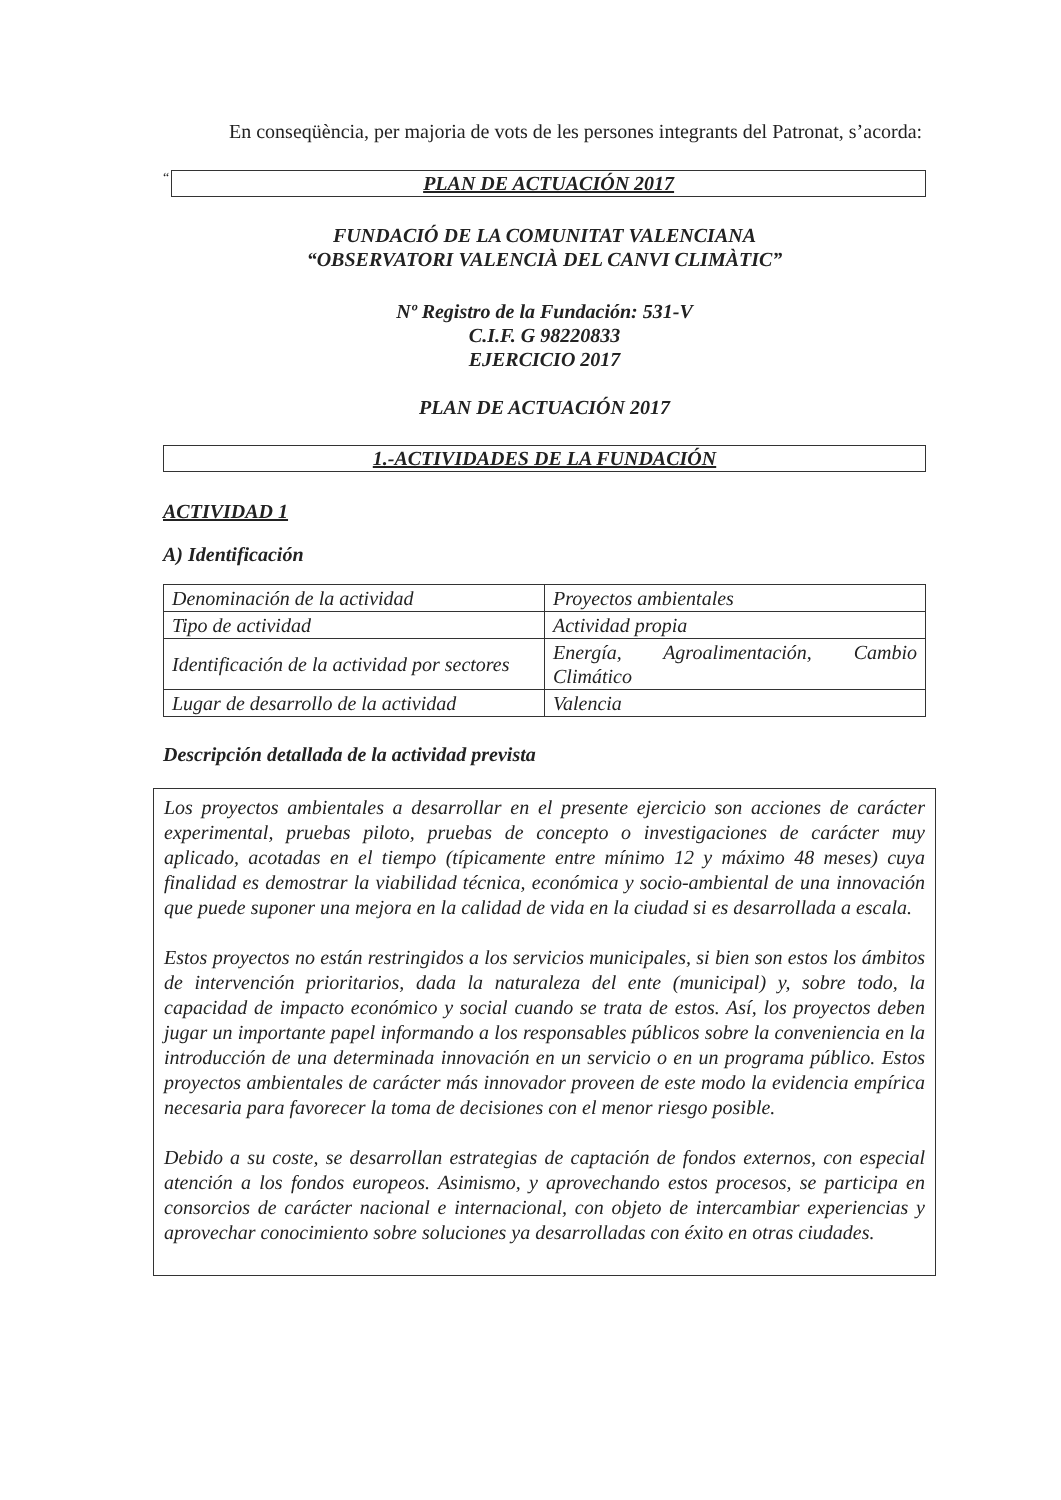En conseqüència, per majoria de vots de les persones integrants del Patronat, s’acorda:
“
PLAN DE ACTUACIÓN 2017
FUNDACIÓ DE LA COMUNITAT VALENCIANA
“OBSERVATORI VALENCIÀ DEL CANVI CLIMÀTIC”
Nº Registro de la Fundación: 531-V
C.I.F. G 98220833
EJERCICIO 2017
PLAN DE ACTUACIÓN 2017
1.-ACTIVIDADES DE LA FUNDACIÓN
ACTIVIDAD 1
A) Identificación
| Denominación de la actividad | Proyectos ambientales |
| Tipo de actividad | Actividad propia |
| Identificación de la actividad por sectores | Energía, Agroalimentación, Cambio Climático |
| Lugar de desarrollo de la actividad | Valencia |
Descripción detallada de la actividad prevista
Los proyectos ambientales a desarrollar en el presente ejercicio son acciones de carácter experimental, pruebas piloto, pruebas de concepto o investigaciones de carácter muy aplicado, acotadas en el tiempo (típicamente entre mínimo 12 y máximo 48 meses) cuya finalidad es demostrar la viabilidad técnica, económica y socio-ambiental de una innovación que puede suponer una mejora en la calidad de vida en la ciudad si es desarrollada a escala.
Estos proyectos no están restringidos a los servicios municipales, si bien son estos los ámbitos de intervención prioritarios, dada la naturaleza del ente (municipal) y, sobre todo, la capacidad de impacto económico y social cuando se trata de estos. Así, los proyectos deben jugar un importante papel informando a los responsables públicos sobre la conveniencia en la introducción de una determinada innovación en un servicio o en un programa público. Estos proyectos ambientales de carácter más innovador proveen de este modo la evidencia empírica necesaria para favorecer la toma de decisiones con el menor riesgo posible.
Debido a su coste, se desarrollan estrategias de captación de fondos externos, con especial atención a los fondos europeos. Asimismo, y aprovechando estos procesos, se participa en consorcios de carácter nacional e internacional, con objeto de intercambiar experiencias y aprovechar conocimiento sobre soluciones ya desarrolladas con éxito en otras ciudades.